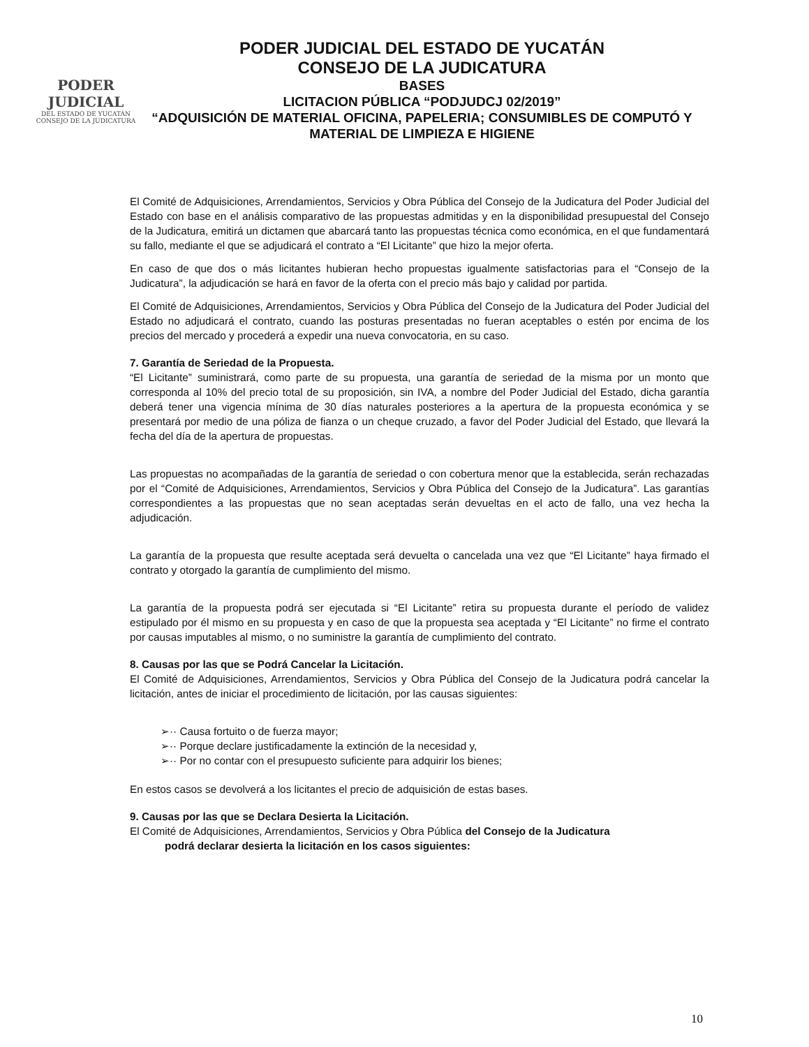PODER JUDICIAL
DEL ESTADO DE YUCATÁN
CONSEJO DE LA JUDICATURA
PODER JUDICIAL DEL ESTADO DE YUCATÁN
CONSEJO DE LA JUDICATURA
BASES
LICITACION PÚBLICA “PODJUDCJ 02/2019”
“ADQUISICIÓN DE MATERIAL OFICINA, PAPELERIA; CONSUMIBLES DE COMPUTÓ Y MATERIAL DE LIMPIEZA E HIGIENE
El Comité de Adquisiciones, Arrendamientos, Servicios y Obra Pública del Consejo de la Judicatura del Poder Judicial del Estado con base en el análisis comparativo de las propuestas admitidas y en la disponibilidad presupuestal del Consejo de la Judicatura, emitirá un dictamen que abarcará tanto las propuestas técnica como económica, en el que fundamentará su fallo, mediante el que se adjudicará el contrato a “El Licitante” que hizo la mejor oferta.
En caso de que dos o más licitantes hubieran hecho propuestas igualmente satisfactorias para el “Consejo de la Judicatura”, la adjudicación se hará en favor de la oferta con el precio más bajo y calidad por partida.
El Comité de Adquisiciones, Arrendamientos, Servicios y Obra Pública del Consejo de la Judicatura del Poder Judicial del Estado no adjudicará el contrato, cuando las posturas presentadas no fueran aceptables o estén por encima de los precios del mercado y procederá a expedir una nueva convocatoria, en su caso.
7. Garantía de Seriedad de la Propuesta.
“El Licitante” suministrará, como parte de su propuesta, una garantía de seriedad de la misma por un monto que corresponda al 10% del precio total de su proposición, sin IVA, a nombre del Poder Judicial del Estado, dicha garantía deberá tener una vigencia mínima de 30 días naturales posteriores a la apertura de la propuesta económica y se presentará por medio de una póliza de fianza o un cheque cruzado, a favor del Poder Judicial del Estado, que llevará la fecha del día de la apertura de propuestas.
Las propuestas no acompañadas de la garantía de seriedad o con cobertura menor que la establecida, serán rechazadas por el “Comité de Adquisiciones, Arrendamientos, Servicios y Obra Pública del Consejo de la Judicatura”. Las garantías correspondientes a las propuestas que no sean aceptadas serán devueltas en el acto de fallo, una vez hecha la adjudicación.
La garantía de la propuesta que resulte aceptada será devuelta o cancelada una vez que “El Licitante” haya firmado el contrato y otorgado la garantía de cumplimiento del mismo.
La garantía de la propuesta podrá ser ejecutada si “El Licitante” retira su propuesta durante el período de validez estipulado por él mismo en su propuesta y en caso de que la propuesta sea aceptada y “El Licitante” no firme el contrato por causas imputables al mismo, o no suministre la garantía de cumplimiento del contrato.
8. Causas por las que se Podrá Cancelar la Licitación.
El Comité de Adquisiciones, Arrendamientos, Servicios y Obra Pública del Consejo de la Judicatura podrá cancelar la licitación, antes de iniciar el procedimiento de licitación, por las causas siguientes:
➢·· Causa fortuito o de fuerza mayor;
➢·· Porque declare justificadamente la extinción de la necesidad y,
➢·· Por no contar con el presupuesto suficiente para adquirir los bienes;
En estos casos se devolverá a los licitantes el precio de adquisición de estas bases.
9. Causas por las que se Declara Desierta la Licitación.
El Comité de Adquisiciones, Arrendamientos, Servicios y Obra Pública del Consejo de la Judicatura
podrá declarar desierta la licitación en los casos siguientes:
10